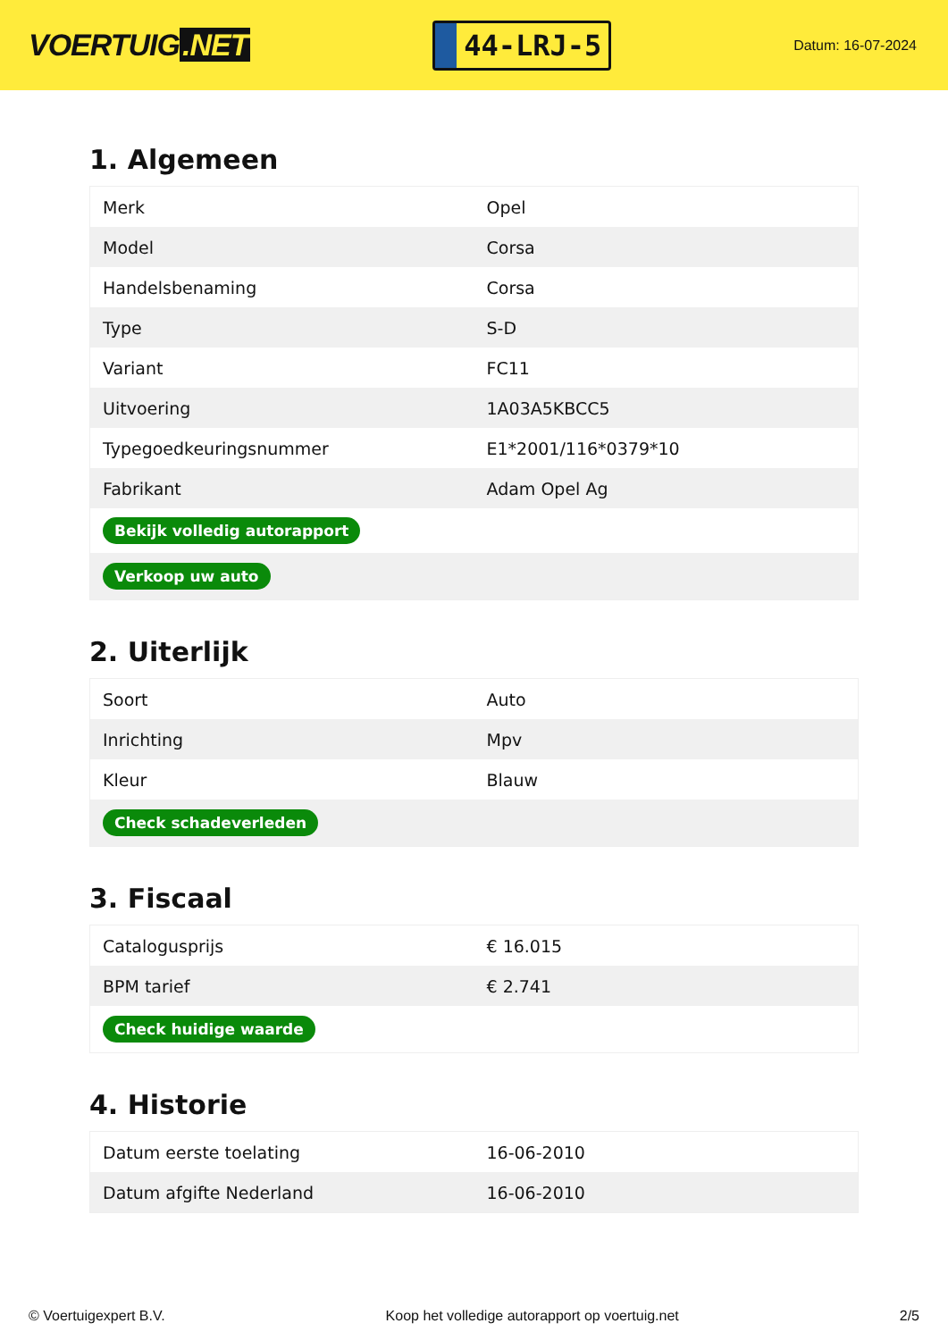VOERTUIG.NET
44-LRJ-5
Datum: 16-07-2024
1. Algemeen
| Merk | Opel |
| Model | Corsa |
| Handelsbenaming | Corsa |
| Type | S-D |
| Variant | FC11 |
| Uitvoering | 1A03A5KBCC5 |
| Typegoedkeuringsnummer | E1*2001/116*0379*10 |
| Fabrikant | Adam Opel Ag |
| Bekijk volledig autorapport | |
| Verkoop uw auto | |
2. Uiterlijk
| Soort | Auto |
| Inrichting | Mpv |
| Kleur | Blauw |
| Check schadeverleden | |
3. Fiscaal
| Catalogusprijs | € 16.015 |
| BPM tarief | € 2.741 |
| Check huidige waarde | |
4. Historie
| Datum eerste toelating | 16-06-2010 |
| Datum afgifte Nederland | 16-06-2010 |
© Voertuigexpert B.V. Koop het volledige autorapport op voertuig.net 2/5